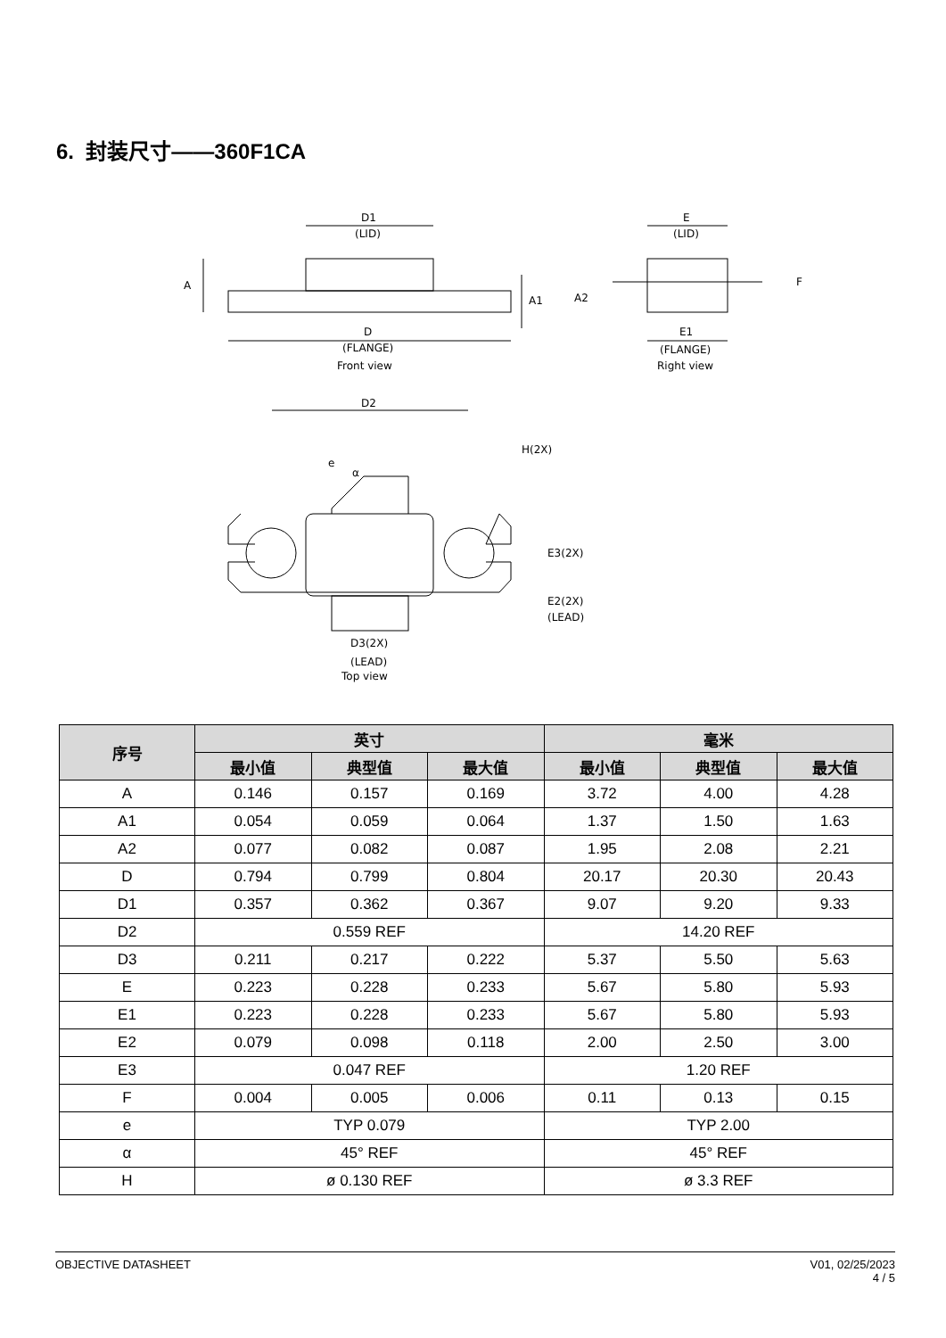6. 封装尺寸——360F1CA
D1
(LID)
A
A1
D
(FLANGE)
Front view
E
(LID)
A2
F
E1
(FLANGE)
Right view
D2
H(2X)
e
α
E3(2X)
E2(2X)
(LEAD)
D3(2X)
(LEAD)
Top view
| 序号 | 英寸 | | | 毫米 | | |
| --- | --- | --- | --- | --- | --- | --- |
| | 最小值 | 典型值 | 最大值 | 最小值 | 典型值 | 最大值 |
| A | 0.146 | 0.157 | 0.169 | 3.72 | 4.00 | 4.28 |
| A1 | 0.054 | 0.059 | 0.064 | 1.37 | 1.50 | 1.63 |
| A2 | 0.077 | 0.082 | 0.087 | 1.95 | 2.08 | 2.21 |
| D | 0.794 | 0.799 | 0.804 | 20.17 | 20.30 | 20.43 |
| D1 | 0.357 | 0.362 | 0.367 | 9.07 | 9.20 | 9.33 |
| D2 | 0.559 REF | | | 14.20 REF | | |
| D3 | 0.211 | 0.217 | 0.222 | 5.37 | 5.50 | 5.63 |
| E | 0.223 | 0.228 | 0.233 | 5.67 | 5.80 | 5.93 |
| E1 | 0.223 | 0.228 | 0.233 | 5.67 | 5.80 | 5.93 |
| E2 | 0.079 | 0.098 | 0.118 | 2.00 | 2.50 | 3.00 |
| E3 | 0.047 REF | | | 1.20 REF | | |
| F | 0.004 | 0.005 | 0.006 | 0.11 | 0.13 | 0.15 |
| e | TYP 0.079 | | | TYP 2.00 | | |
| α | 45° REF | | | 45° REF | | |
| H | ø 0.130 REF | | | ø 3.3 REF | | |
OBJECTIVE DATASHEET V01, 02/25/2023
4 / 5